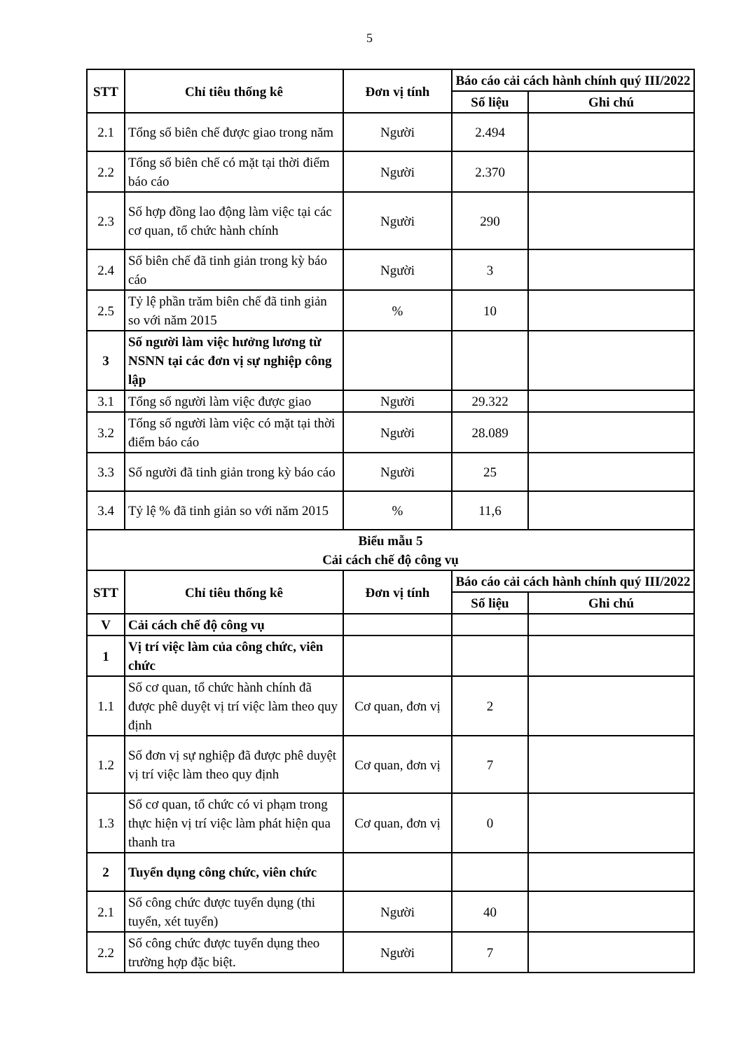5
| STT | Chỉ tiêu thống kê | Đơn vị tính | Báo cáo cải cách hành chính quý III/2022 | |
| --- | --- | --- | --- | --- |
| | | | Số liệu | Ghi chú |
| 2.1 | Tổng số biên chế được giao trong năm | Người | 2.494 | |
| 2.2 | Tổng số biên chế có mặt tại thời điểm báo cáo | Người | 2.370 | |
| 2.3 | Số hợp đồng lao động làm việc tại các cơ quan, tổ chức hành chính | Người | 290 | |
| 2.4 | Số biên chế đã tinh giản trong kỳ báo cáo | Người | 3 | |
| 2.5 | Tỷ lệ phần trăm biên chế đã tinh giản so với năm 2015 | % | 10 | |
| 3 | Số người làm việc hưởng lương từ NSNN tại các đơn vị sự nghiệp công lập | | | |
| 3.1 | Tổng số người làm việc được giao | Người | 29.322 | |
| 3.2 | Tổng số người làm việc có mặt tại thời điểm báo cáo | Người | 28.089 | |
| 3.3 | Số người đã tinh giản trong kỳ báo cáo | Người | 25 | |
| 3.4 | Tỷ lệ % đã tinh giản so với năm 2015 | % | 11,6 | |
| Biểu mẫu 5 Cải cách chế độ công vụ | | | | |
| STT | Chỉ tiêu thống kê | Đơn vị tính | Báo cáo cải cách hành chính quý III/2022 | |
| | | | Số liệu | Ghi chú |
| V | Cải cách chế độ công vụ | | | |
| 1 | Vị trí việc làm của công chức, viên chức | | | |
| 1.1 | Số cơ quan, tổ chức hành chính đã được phê duyệt vị trí việc làm theo quy định | Cơ quan, đơn vị | 2 | |
| 1.2 | Số đơn vị sự nghiệp đã được phê duyệt vị trí việc làm theo quy định | Cơ quan, đơn vị | 7 | |
| 1.3 | Số cơ quan, tổ chức có vi phạm trong thực hiện vị trí việc làm phát hiện qua thanh tra | Cơ quan, đơn vị | 0 | |
| 2 | Tuyển dụng công chức, viên chức | | | |
| 2.1 | Số công chức được tuyển dụng (thi tuyển, xét tuyển) | Người | 40 | |
| 2.2 | Số công chức được tuyển dụng theo trường hợp đặc biệt. | Người | 7 | |